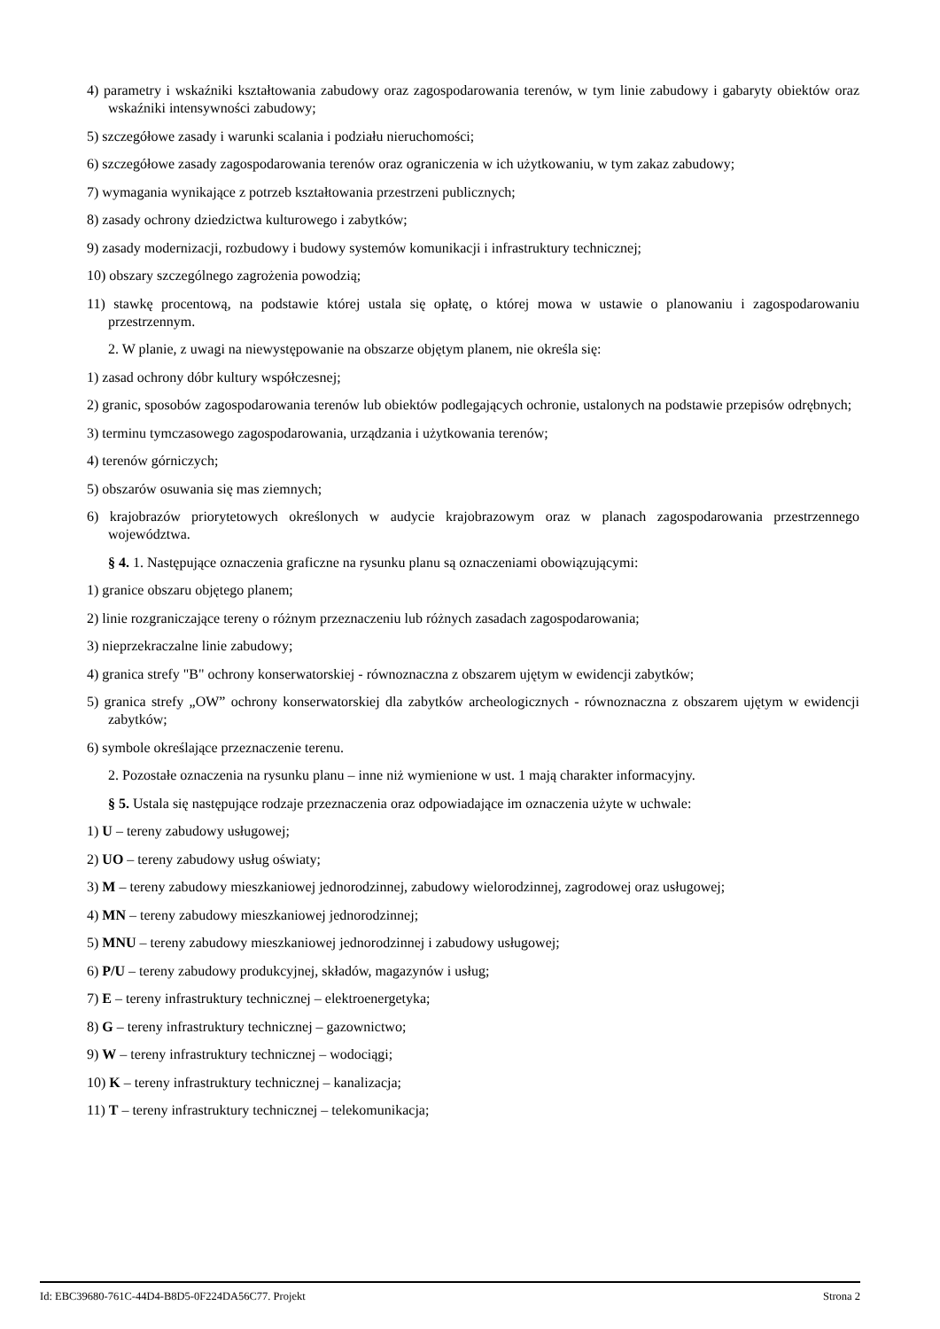4) parametry i wskaźniki kształtowania zabudowy oraz zagospodarowania terenów, w tym linie zabudowy i gabaryty obiektów oraz wskaźniki intensywności zabudowy;
5) szczegółowe zasady i warunki scalania i podziału nieruchomości;
6) szczegółowe zasady zagospodarowania terenów oraz ograniczenia w ich użytkowaniu, w tym zakaz zabudowy;
7) wymagania wynikające z potrzeb kształtowania przestrzeni publicznych;
8) zasady ochrony dziedzictwa kulturowego i zabytków;
9) zasady modernizacji, rozbudowy i budowy systemów komunikacji i infrastruktury technicznej;
10) obszary szczególnego zagrożenia powodzią;
11) stawkę procentową, na podstawie której ustala się opłatę, o której mowa w ustawie o planowaniu i zagospodarowaniu przestrzennym.
2. W planie, z uwagi na niewystępowanie na obszarze objętym planem, nie określa się:
1) zasad ochrony dóbr kultury współczesnej;
2) granic, sposobów zagospodarowania terenów lub obiektów podlegających ochronie, ustalonych na podstawie przepisów odrębnych;
3) terminu tymczasowego zagospodarowania, urządzania i użytkowania terenów;
4) terenów górniczych;
5) obszarów osuwania się mas ziemnych;
6) krajobrazów priorytetowych określonych w audycie krajobrazowym oraz w planach zagospodarowania przestrzennego województwa.
§ 4. 1. Następujące oznaczenia graficzne na rysunku planu są oznaczeniami obowiązującymi:
1) granice obszaru objętego planem;
2) linie rozgraniczające tereny o różnym przeznaczeniu lub różnych zasadach zagospodarowania;
3) nieprzekraczalne linie zabudowy;
4) granica strefy "B" ochrony konserwatorskiej - równoznaczna z obszarem ujętym w ewidencji zabytków;
5) granica strefy „OW” ochrony konserwatorskiej dla zabytków archeologicznych - równoznaczna z obszarem ujętym w ewidencji zabytków;
6) symbole określające przeznaczenie terenu.
2. Pozostałe oznaczenia na rysunku planu – inne niż wymienione w ust. 1 mają charakter informacyjny.
§ 5. Ustala się następujące rodzaje przeznaczenia oraz odpowiadające im oznaczenia użyte w uchwale:
1) U – tereny zabudowy usługowej;
2) UO – tereny zabudowy usług oświaty;
3) M – tereny zabudowy mieszkaniowej jednorodzinnej, zabudowy wielorodzinnej, zagrodowej oraz usługowej;
4) MN – tereny zabudowy mieszkaniowej jednorodzinnej;
5) MNU – tereny zabudowy mieszkaniowej jednorodzinnej i zabudowy usługowej;
6) P/U – tereny zabudowy produkcyjnej, składów, magazynów i usług;
7) E – tereny infrastruktury technicznej – elektroenergetyka;
8) G – tereny infrastruktury technicznej – gazownictwo;
9) W – tereny infrastruktury technicznej – wodociągi;
10) K – tereny infrastruktury technicznej – kanalizacja;
11) T – tereny infrastruktury technicznej – telekomunikacja;
Id: EBC39680-761C-44D4-B8D5-0F224DA56C77. Projekt Strona 2